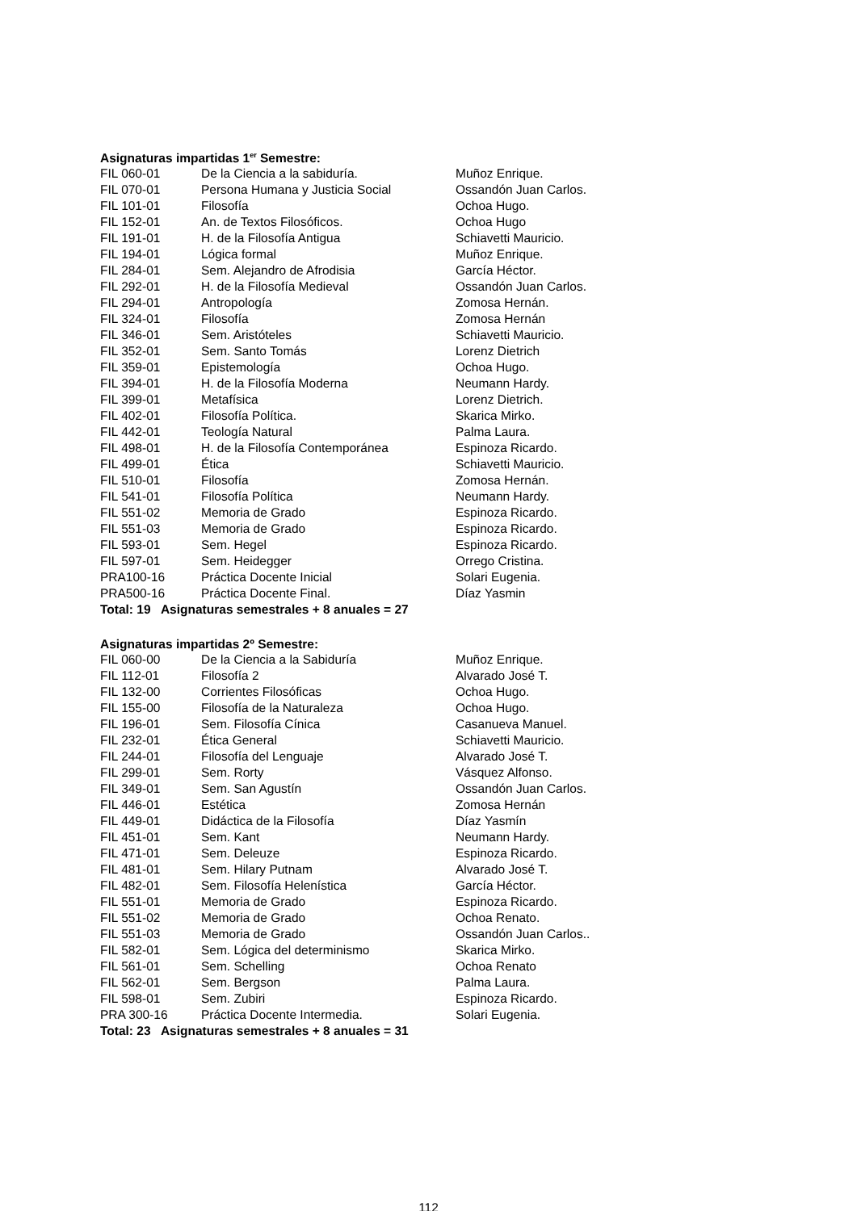Asignaturas impartidas 1<sup>er</sup> Semestre:
| FIL 060-01 | De la Ciencia a la sabiduría. | Muñoz Enrique. |
| FIL 070-01 | Persona Humana y Justicia Social | Ossandón Juan Carlos. |
| FIL 101-01 | Filosofía | Ochoa Hugo. |
| FIL 152-01 | An. de Textos Filosóficos. | Ochoa Hugo |
| FIL 191-01 | H. de la Filosofía Antigua | Schiavetti Mauricio. |
| FIL 194-01 | Lógica formal | Muñoz Enrique. |
| FIL 284-01 | Sem. Alejandro de Afrodisia | García Héctor. |
| FIL 292-01 | H. de la Filosofía Medieval | Ossandón Juan Carlos. |
| FIL 294-01 | Antropología | Zomosa Hernán. |
| FIL 324-01 | Filosofía | Zomosa Hernán |
| FIL 346-01 | Sem. Aristóteles | Schiavetti Mauricio. |
| FIL 352-01 | Sem. Santo Tomás | Lorenz Dietrich |
| FIL 359-01 | Epistemología | Ochoa Hugo. |
| FIL 394-01 | H. de la Filosofía Moderna | Neumann Hardy. |
| FIL 399-01 | Metafísica | Lorenz Dietrich. |
| FIL 402-01 | Filosofía Política. | Skarica Mirko. |
| FIL 442-01 | Teología Natural | Palma Laura. |
| FIL 498-01 | H. de la Filosofía Contemporánea | Espinoza Ricardo. |
| FIL 499-01 | Ética | Schiavetti Mauricio. |
| FIL 510-01 | Filosofía | Zomosa Hernán. |
| FIL 541-01 | Filosofía Política | Neumann Hardy. |
| FIL 551-02 | Memoria de Grado | Espinoza Ricardo. |
| FIL 551-03 | Memoria de Grado | Espinoza Ricardo. |
| FIL 593-01 | Sem. Hegel | Espinoza Ricardo. |
| FIL 597-01 | Sem. Heidegger | Orrego Cristina. |
| PRA100-16 | Práctica Docente Inicial | Solari Eugenia. |
| PRA500-16 | Práctica Docente Final. | Díaz Yasmin |
Total: 19 Asignaturas semestrales + 8 anuales = 27
Asignaturas impartidas 2º Semestre:
| FIL 060-00 | De la Ciencia a la Sabiduría | Muñoz Enrique. |
| FIL 112-01 | Filosofía 2 | Alvarado José T. |
| FIL 132-00 | Corrientes Filosóficas | Ochoa Hugo. |
| FIL 155-00 | Filosofía de la Naturaleza | Ochoa Hugo. |
| FIL 196-01 | Sem. Filosofía Cínica | Casanueva Manuel. |
| FIL 232-01 | Ética General | Schiavetti Mauricio. |
| FIL 244-01 | Filosofía del Lenguaje | Alvarado José T. |
| FIL 299-01 | Sem. Rorty | Vásquez Alfonso. |
| FIL 349-01 | Sem. San Agustín | Ossandón Juan Carlos. |
| FIL 446-01 | Estética | Zomosa Hernán |
| FIL 449-01 | Didáctica de la Filosofía | Díaz Yasmín |
| FIL 451-01 | Sem. Kant | Neumann Hardy. |
| FIL 471-01 | Sem. Deleuze | Espinoza Ricardo. |
| FIL 481-01 | Sem. Hilary Putnam | Alvarado José T. |
| FIL 482-01 | Sem. Filosofía Helenística | García Héctor. |
| FIL 551-01 | Memoria de Grado | Espinoza Ricardo. |
| FIL 551-02 | Memoria de Grado | Ochoa Renato. |
| FIL 551-03 | Memoria de Grado | Ossandón Juan Carlos.. |
| FIL 582-01 | Sem. Lógica del determinismo | Skarica Mirko. |
| FIL 561-01 | Sem. Schelling | Ochoa Renato |
| FIL 562-01 | Sem. Bergson | Palma Laura. |
| FIL 598-01 | Sem. Zubiri | Espinoza Ricardo. |
| PRA 300-16 | Práctica Docente Intermedia. | Solari Eugenia. |
Total: 23 Asignaturas semestrales + 8 anuales = 31
112